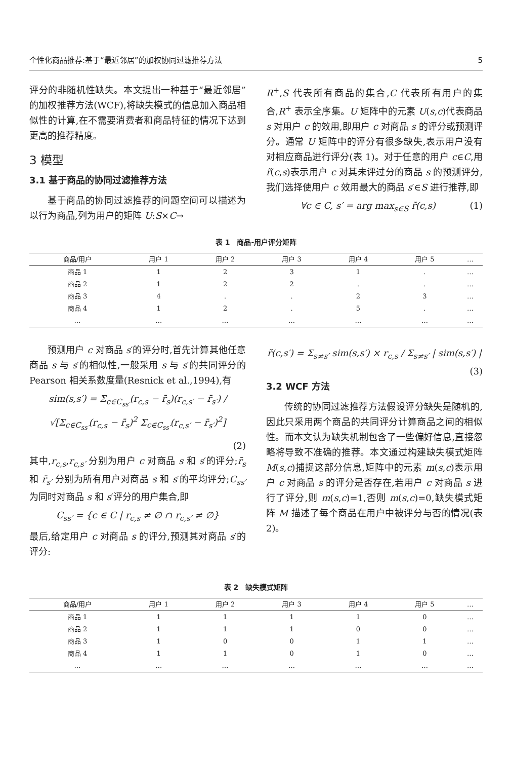个性化商品推荐:基于“最近邻居”的加权协同过滤推荐方法 5
评分的非随机性缺失。本文提出一种基于“最近邻居”的加权推荐方法(WCF),将缺失模式的信息加入商品相似性的计算,在不需要消费者和商品特征的情况下达到更高的推荐精度。
3 模型
3.1 基于商品的协同过滤推荐方法
基于商品的协同过滤推荐的问题空间可以描述为以行为商品,列为用户的矩阵 U:S×C→
R<sup>+</sup>,S 代表所有商品的集合,C 代表所有用户的集合,R<sup>+</sup> 表示全序集。U 矩阵中的元素 U(s,c)代表商品 s 对用户 c 的效用,即用户 c 对商品 s 的评分或预测评分。通常 U 矩阵中的评分有很多缺失,表示用户没有对相应商品进行评分(表 1)。对于任意的用户 c∈C,用 r̃(c,s)表示用户 c 对其未评过分的商品 s 的预测评分,我们选择使用户 c 效用最大的商品 s′∈S 进行推荐,即
∀c ∈ C, s′ = arg max<sub>s∈S</sub> r̃(c,s) (1)
表 1　商品-用户评分矩阵
| 商品/用户 | 用户 1 | 用户 2 | 用户 3 | 用户 4 | 用户 5 | … |
| --- | --- | --- | --- | --- | --- | --- |
| 商品 1 | 1 | 2 | 3 | 1 | . | … |
| 商品 2 | 1 | 2 | 2 | . | . | … |
| 商品 3 | 4 | . | . | 2 | 3 | … |
| 商品 4 | 1 | 2 | . | 5 | . | … |
| … | … | … | … | … | … | … |
预测用户 c 对商品 s′的评分时,首先计算其他任意商品 s 与 s′的相似性,一般采用 s 与 s′的共同评分的 Pearson 相关系数度量(Resnick et al.,1994),有
sim(s,s′) = Σ<sub>c∈C<sub>ss′</sub></sub>(r<sub>c,s</sub> − r̄<sub>s</sub>)(r<sub>c,s′</sub> − r̄<sub>s′</sub>) / √[Σ<sub>c∈C<sub>ss′</sub></sub>(r<sub>c,s</sub> − r̄<sub>s</sub>)<sup>2</sup> Σ<sub>c∈C<sub>ss′</sub></sub>(r<sub>c,s′</sub> − r̄<sub>s′</sub>)<sup>2</sup>]
(2)
其中,r<sub>c,s</sub>,r<sub>c,s′</sub> 分别为用户 c 对商品 s 和 s′的评分;r̄<sub>s</sub> 和 r̄<sub>s′</sub> 分别为所有用户对商品 s 和 s′的平均评分;C<sub>ss′</sub> 为同时对商品 s 和 s′评分的用户集合,即
C<sub>ss′</sub> = {c ∈ C | r<sub>c,s</sub> ≠ ∅ ∩ r<sub>c,s′</sub> ≠ ∅}
最后,给定用户 c 对商品 s 的评分,预测其对商品 s′的评分:
r̃(c,s′) = Σ<sub>s≠s′</sub> sim(s,s′) × r<sub>c,s</sub> / Σ<sub>s≠s′</sub> | sim(s,s′) | (3)
3.2 WCF 方法
传统的协同过滤推荐方法假设评分缺失是随机的,因此只采用两个商品的共同评分计算商品之间的相似性。而本文认为缺失机制包含了一些偏好信息,直接忽略将导致不准确的推荐。本文通过构建缺失模式矩阵 M(s,c)捕捉这部分信息,矩阵中的元素 m(s,c)表示用户 c 对商品 s 的评分是否存在,若用户 c 对商品 s 进行了评分,则 m(s,c)=1,否则 m(s,c)=0,缺失模式矩阵 M 描述了每个商品在用户中被评分与否的情况(表 2)。
表 2　缺失模式矩阵
| 商品/用户 | 用户 1 | 用户 2 | 用户 3 | 用户 4 | 用户 5 | … |
| --- | --- | --- | --- | --- | --- | --- |
| 商品 1 | 1 | 1 | 1 | 1 | 0 | … |
| 商品 2 | 1 | 1 | 1 | 0 | 0 | … |
| 商品 3 | 1 | 0 | 0 | 1 | 1 | … |
| 商品 4 | 1 | 1 | 0 | 1 | 0 | … |
| … | … | … | … | … | … | … |